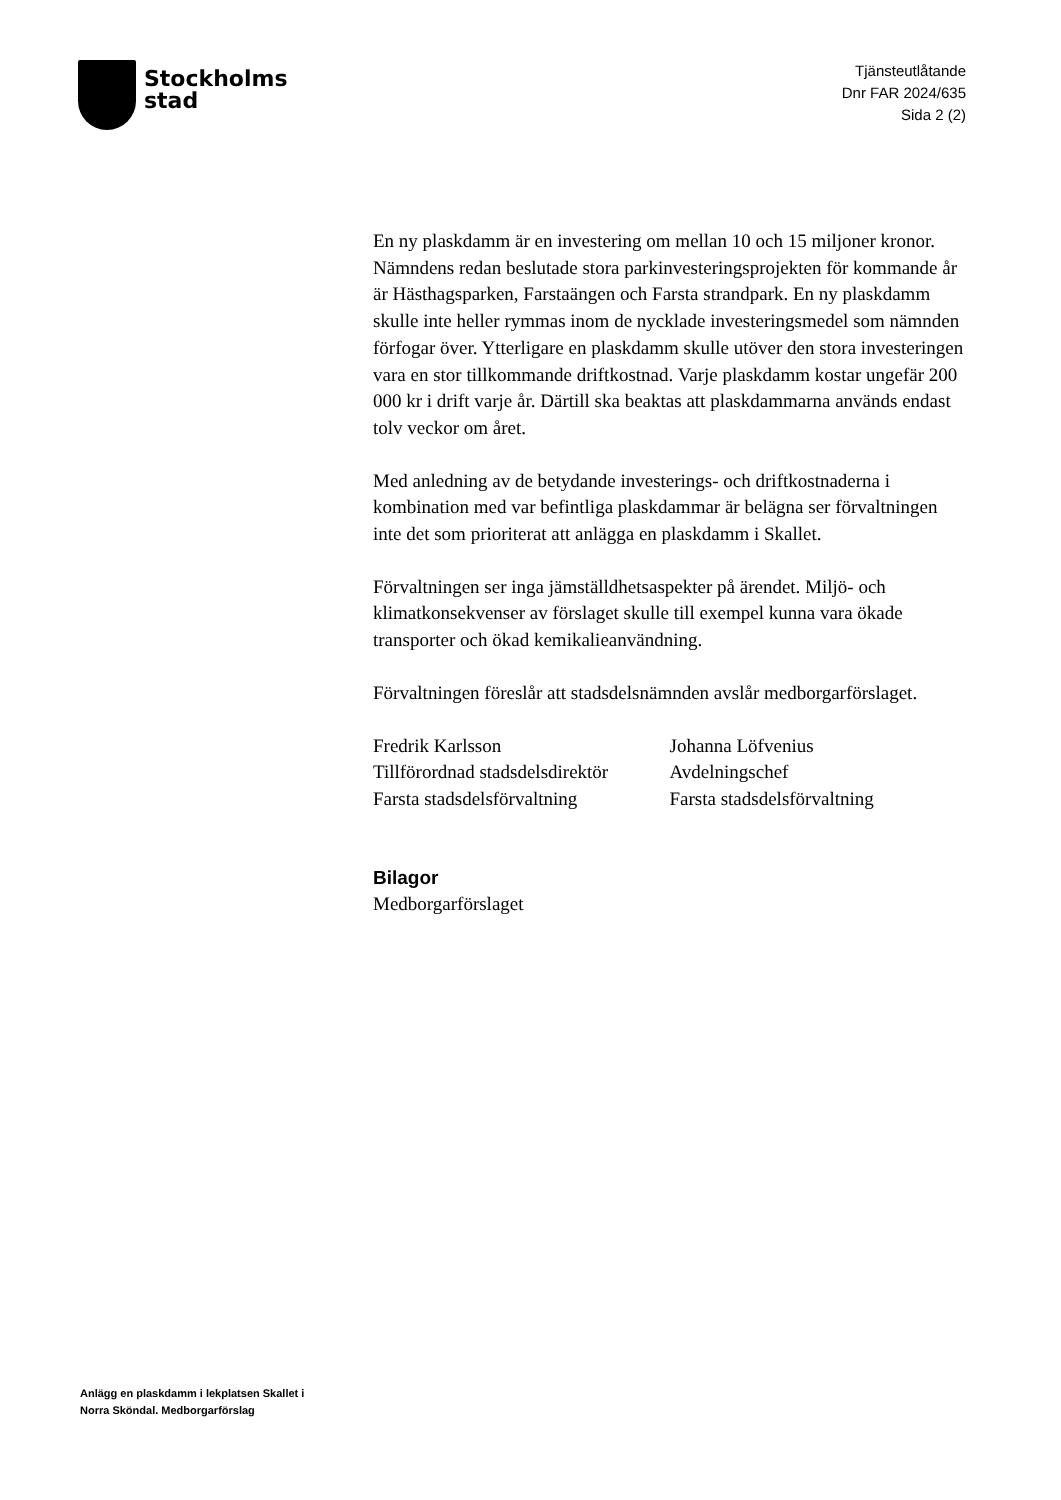Stockholms
stad
Tjänsteutlåtande
Dnr FAR 2024/635
Sida 2 (2)
En ny plaskdamm är en investering om mellan 10 och 15 miljoner kronor. Nämndens redan beslutade stora parkinvesteringsprojekten för kommande år är Hästhagsparken, Farstaängen och Farsta strandpark. En ny plaskdamm skulle inte heller rymmas inom de nycklade investeringsmedel som nämnden förfogar över. Ytterligare en plaskdamm skulle utöver den stora investeringen vara en stor tillkommande driftkostnad. Varje plaskdamm kostar ungefär 200 000 kr i drift varje år. Därtill ska beaktas att plaskdammarna används endast tolv veckor om året.
Med anledning av de betydande investerings- och driftkostnaderna i kombination med var befintliga plaskdammar är belägna ser förvaltningen inte det som prioriterat att anlägga en plaskdamm i Skallet.
Förvaltningen ser inga jämställdhetsaspekter på ärendet. Miljö- och klimatkonsekvenser av förslaget skulle till exempel kunna vara ökade transporter och ökad kemikalieanvändning.
Förvaltningen föreslår att stadsdelsnämnden avslår medborgarförslaget.
Fredrik Karlsson
Tillförordnad stadsdelsdirektör
Farsta stadsdelsförvaltning
Johanna Löfvenius
Avdelningschef
Farsta stadsdelsförvaltning
Bilagor
Medborgarförslaget
Anlägg en plaskdamm i lekplatsen Skallet i
Norra Sköndal. Medborgarförslag